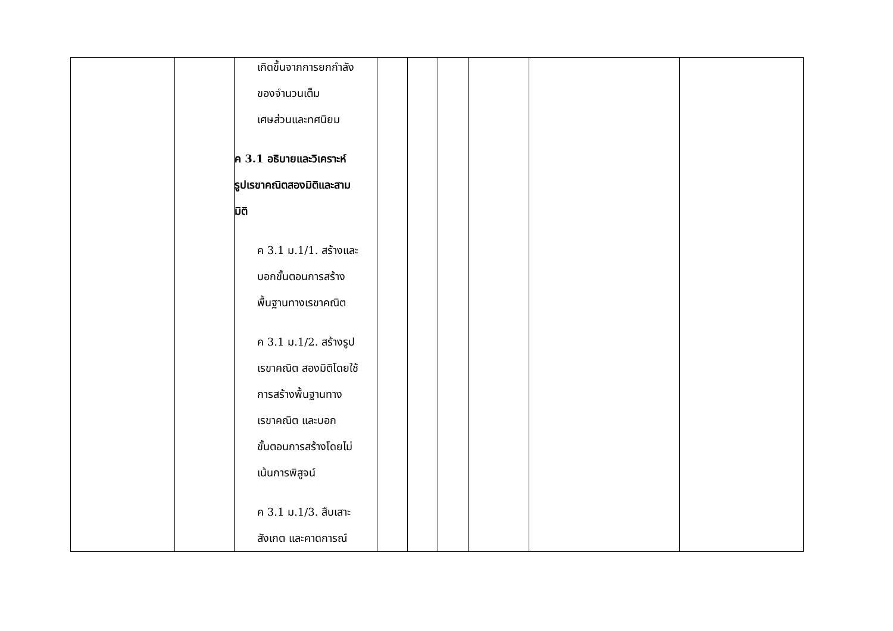| | | เกิดขึ้นจากการยกกำลัง ของจำนวนเต็ม เศษส่วนและทศนิยม ค 3.1 อธิบายและวิเคราะห์ รูปเรขาคณิตสองมิติและสาม มิติ ค 3.1 ม.1/1. สร้างและ บอกขั้นตอนการสร้าง พื้นฐานทางเรขาคณิต ค 3.1 ม.1/2. สร้างรูป เรขาคณิต สองมิติโดยใช้ การสร้างพื้นฐานทาง เรขาคณิต และบอก ขั้นตอนการสร้างโดยไม่ เน้นการพิสูจน์ ค 3.1 ม.1/3. สืบเสาะ สังเกต และคาดการณ์ | | | | | | |